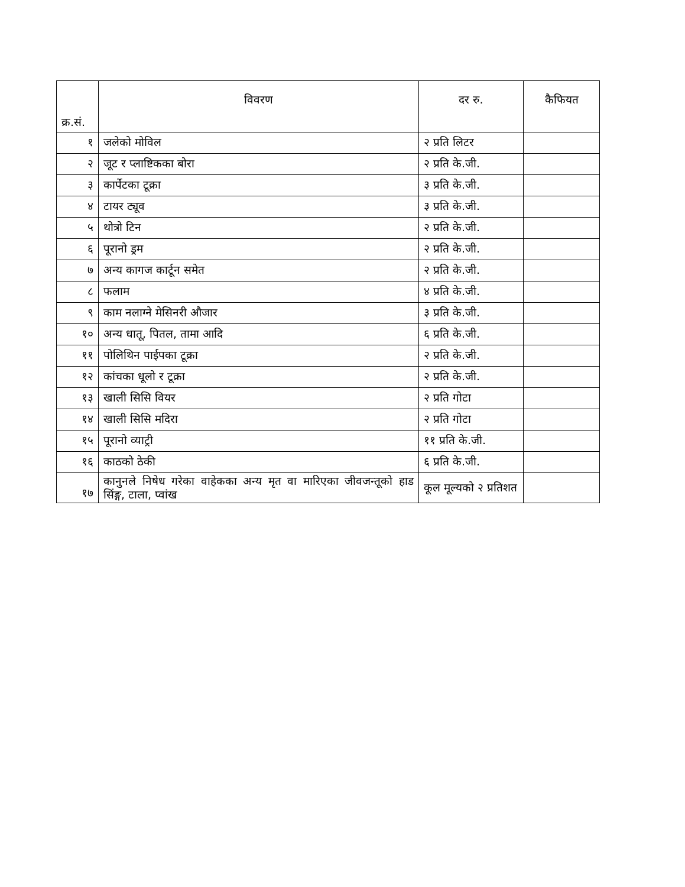| क्र.सं. | विवरण | दर रु. | कैफियत |
| --- | --- | --- | --- |
| १ | जलेको मोविल | २ प्रति लिटर | |
| २ | जूट र प्लाष्टिकका बोरा | २ प्रति के.जी. | |
| ३ | कार्पेटका टूक्रा | ३ प्रति के.जी. | |
| ४ | टायर ट्यूव | ३ प्रति के.जी. | |
| ५ | थोत्रो टिन | २ प्रति के.जी. | |
| ६ | पूरानो ड्रम | २ प्रति के.जी. | |
| ७ | अन्य कागज कार्टून समेत | २ प्रति के.जी. | |
| ८ | फलाम | ४ प्रति के.जी. | |
| ९ | काम नलाग्ने मेसिनरी औजार | ३ प्रति के.जी. | |
| १० | अन्य धातू, पितल, तामा आदि | ६ प्रति के.जी. | |
| ११ | पोलिथिन पाईपका टूक्रा | २ प्रति के.जी. | |
| १२ | कांचका धूलो र टूक्रा | २ प्रति के.जी. | |
| १३ | खाली सिसि वियर | २ प्रति गोटा | |
| १४ | खाली सिसि मदिरा | २ प्रति गोटा | |
| १५ | पूरानो व्याट्री | ११ प्रति के.जी. | |
| १६ | काठको ठेकी | ६ प्रति के.जी. | |
| १७ | कानुनले निषेध गरेका वाहेकका अन्य मृत वा मारिएका जीवजन्तूको हाड सिंङ्ग, टाला, प्वांख | कूल मूल्यको २ प्रतिशत | |